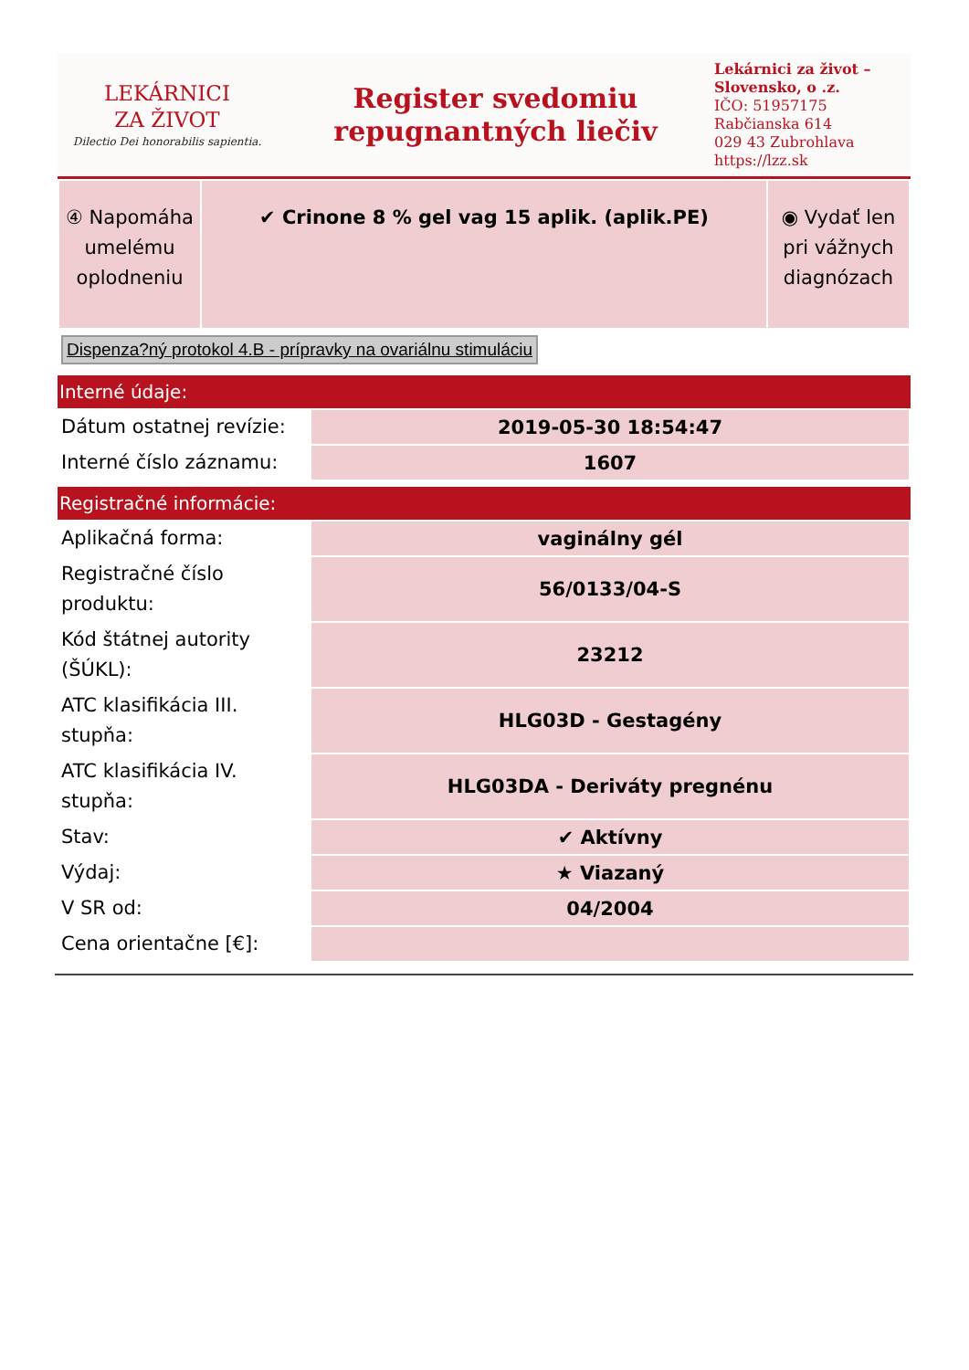LEKÁRNICI
ZA ŽIVOT
Dilectio Dei honorabilis sapientia.
Register svedomiu
repugnantných liečiv
Lekárnici za život –
Slovensko, o .z.
IČO: 51957175
Rabčianska 614
029 43 Zubrohlava
https://lzz.sk
| ④ Napomáha umelému oplodneniu | ✔ Crinone 8 % gel vag 15 aplik. (aplik.PE) | ◉ Vydať len pri vážnych diagnózach |
Dispenza?ný protokol 4.B - prípravky na ovariálnu stimuláciu
Interné údaje:
| Dátum ostatnej revízie: | 2019-05-30 18:54:47 |
| Interné číslo záznamu: | 1607 |
Registračné informácie:
| Aplikačná forma: | vaginálny gél |
| Registračné číslo produktu: | 56/0133/04-S |
| Kód štátnej autority (ŠÚKL): | 23212 |
| ATC klasifikácia III. stupňa: | HLG03D - Gestagény |
| ATC klasifikácia IV. stupňa: | HLG03DA - Deriváty pregnénu |
| Stav: | ✔ Aktívny |
| Výdaj: | ★ Viazaný |
| V SR od: | 04/2004 |
| Cena orientačne [€]: | |